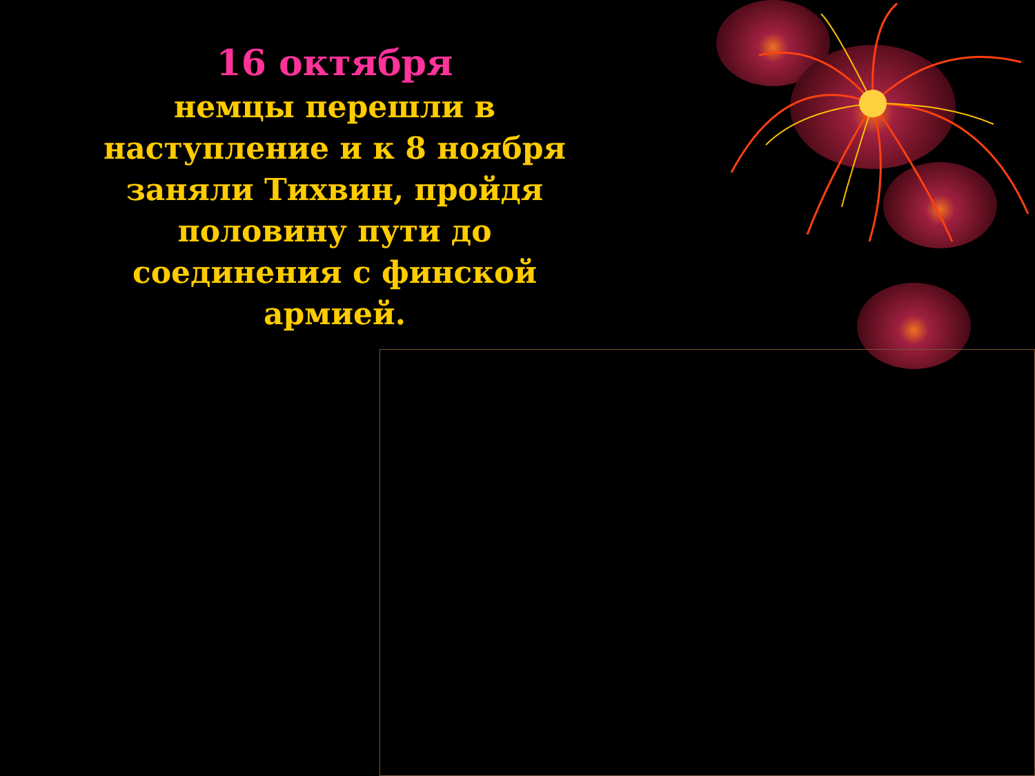16 октября
немцы перешли в наступление и к 8 ноября заняли Тихвин, пройдя половину пути до соединения с финской армией.